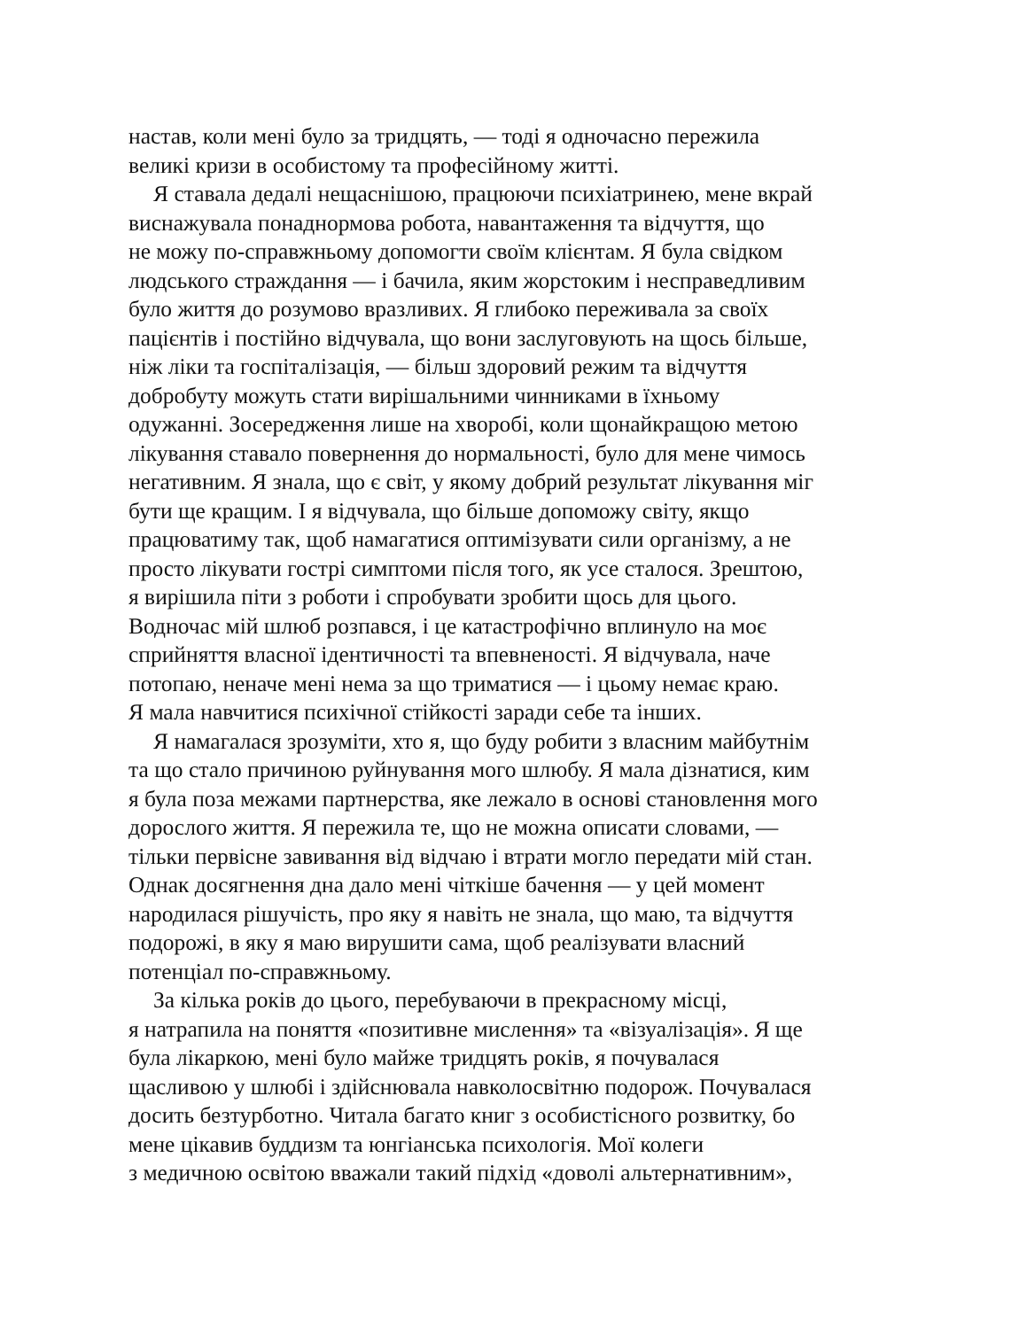настав, коли мені було за тридцять, — тоді я одночасно пережила
великі кризи в особистому та професійному житті.
Я ставала дедалі нещаснішою, працюючи психіатринею, мене вкрай
виснажувала понаднормова робота, навантаження та відчуття, що
не можу по-справжньому допомогти своїм клієнтам. Я була свідком
людського страждання — і бачила, яким жорстоким і несправедливим
було життя до розумово вразливих. Я глибоко переживала за своїх
пацієнтів і постійно відчувала, що вони заслуговують на щось більше,
ніж ліки та госпіталізація, — більш здоровий режим та відчуття
добробуту можуть стати вирішальними чинниками в їхньому
одужанні. Зосередження лише на хворобі, коли щонайкращою метою
лікування ставало повернення до нормальності, було для мене чимось
негативним. Я знала, що є світ, у якому добрий результат лікування міг
бути ще кращим. І я відчувала, що більше допоможу світу, якщо
працюватиму так, щоб намагатися оптимізувати сили організму, а не
просто лікувати гострі симптоми після того, як усе сталося. Зрештою,
я вирішила піти з роботи і спробувати зробити щось для цього.
Водночас мій шлюб розпався, і це катастрофічно вплинуло на моє
сприйняття власної ідентичності та впевненості. Я відчувала, наче
потопаю, неначе мені нема за що триматися — і цьому немає краю.
Я мала навчитися психічної стійкості заради себе та інших.
Я намагалася зрозуміти, хто я, що буду робити з власним майбутнім
та що стало причиною руйнування мого шлюбу. Я мала дізнатися, ким
я була поза межами партнерства, яке лежало в основі становлення мого
дорослого життя. Я пережила те, що не можна описати словами, —
тільки первісне завивання від відчаю і втрати могло передати мій стан.
Однак досягнення дна дало мені чіткіше бачення — у цей момент
народилася рішучість, про яку я навіть не знала, що маю, та відчуття
подорожі, в яку я маю вирушити сама, щоб реалізувати власний
потенціал по-справжньому.
За кілька років до цього, перебуваючи в прекрасному місці,
я натрапила на поняття «позитивне мислення» та «візуалізація». Я ще
була лікаркою, мені було майже тридцять років, я почувалася
щасливою у шлюбі і здійснювала навколосвітню подорож. Почувалася
досить безтурботно. Читала багато книг з особистісного розвитку, бо
мене цікавив буддизм та юнгіанська психологія. Мої колеги
з медичною освітою вважали такий підхід «доволі альтернативним»,